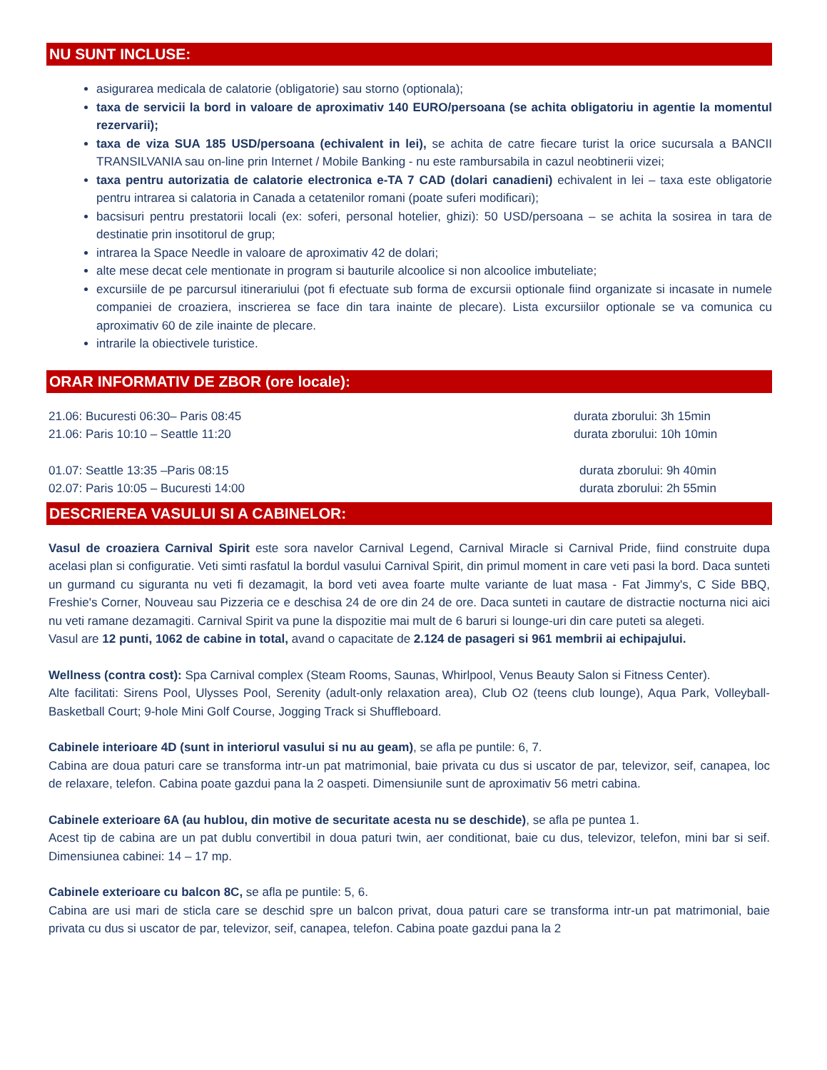NU SUNT INCLUSE:
asigurarea medicala de calatorie (obligatorie) sau storno (optionala);
taxa de servicii la bord in valoare de aproximativ 140 EURO/persoana (se achita obligatoriu in agentie la momentul rezervarii);
taxa de viza SUA 185 USD/persoana (echivalent in lei), se achita de catre fiecare turist la orice sucursala a BANCII TRANSILVANIA sau on-line prin Internet / Mobile Banking - nu este rambursabila in cazul neobtinerii vizei;
taxa pentru autorizatia de calatorie electronica e-TA 7 CAD (dolari canadieni) echivalent in lei – taxa este obligatorie pentru intrarea si calatoria in Canada a cetatenilor romani (poate suferi modificari);
bacsisuri pentru prestatorii locali (ex: soferi, personal hotelier, ghizi): 50 USD/persoana – se achita la sosirea in tara de destinatie prin insotitorul de grup;
intrarea la Space Needle in valoare de aproximativ 42 de dolari;
alte mese decat cele mentionate in program si bauturile alcoolice si non alcoolice imbuteliate;
excursiile de pe parcursul itinerariului (pot fi efectuate sub forma de excursii optionale fiind organizate si incasate in numele companiei de croaziera, inscrierea se face din tara inainte de plecare). Lista excursiilor optionale se va comunica cu aproximativ 60 de zile inainte de plecare.
intrarile la obiectivele turistice.
ORAR INFORMATIV DE ZBOR (ore locale):
21.06: Bucuresti 06:30– Paris 08:45 durata zborului: 3h 15min
21.06: Paris 10:10 – Seattle 11:20 durata zborului: 10h 10min
01.07: Seattle 13:35 –Paris 08:15 durata zborului: 9h 40min
02.07: Paris 10:05 – Bucuresti 14:00 durata zborului: 2h 55min
DESCRIEREA VASULUI SI A CABINELOR:
Vasul de croaziera Carnival Spirit este sora navelor Carnival Legend, Carnival Miracle si Carnival Pride, fiind construite dupa acelasi plan si configuratie. Veti simti rasfatul la bordul vasului Carnival Spirit, din primul moment in care veti pasi la bord. Daca sunteti un gurmand cu siguranta nu veti fi dezamagit, la bord veti avea foarte multe variante de luat masa - Fat Jimmy's, C Side BBQ, Freshie's Corner, Nouveau sau Pizzeria ce e deschisa 24 de ore din 24 de ore. Daca sunteti in cautare de distractie nocturna nici aici nu veti ramane dezamagiti. Carnival Spirit va pune la dispozitie mai mult de 6 baruri si lounge-uri din care puteti sa alegeti.
Vasul are 12 punti, 1062 de cabine in total, avand o capacitate de 2.124 de pasageri si 961 membrii ai echipajului.
Wellness (contra cost): Spa Carnival complex (Steam Rooms, Saunas, Whirlpool, Venus Beauty Salon si Fitness Center).
Alte facilitati: Sirens Pool, Ulysses Pool, Serenity (adult-only relaxation area), Club O2 (teens club lounge), Aqua Park, Volleyball-Basketball Court; 9-hole Mini Golf Course, Jogging Track si Shuffleboard.
Cabinele interioare 4D (sunt in interiorul vasului si nu au geam), se afla pe puntile: 6, 7.
Cabina are doua paturi care se transforma intr-un pat matrimonial, baie privata cu dus si uscator de par, televizor, seif, canapea, loc de relaxare, telefon. Cabina poate gazdui pana la 2 oaspeti. Dimensiunile sunt de aproximativ 56 metri cabina.
Cabinele exterioare 6A (au hublou, din motive de securitate acesta nu se deschide), se afla pe puntea 1.
Acest tip de cabina are un pat dublu convertibil in doua paturi twin, aer conditionat, baie cu dus, televizor, telefon, mini bar si seif. Dimensiunea cabinei: 14 – 17 mp.
Cabinele exterioare cu balcon 8C, se afla pe puntile: 5, 6.
Cabina are usi mari de sticla care se deschid spre un balcon privat, doua paturi care se transforma intr-un pat matrimonial, baie privata cu dus si uscator de par, televizor, seif, canapea, telefon. Cabina poate gazdui pana la 2